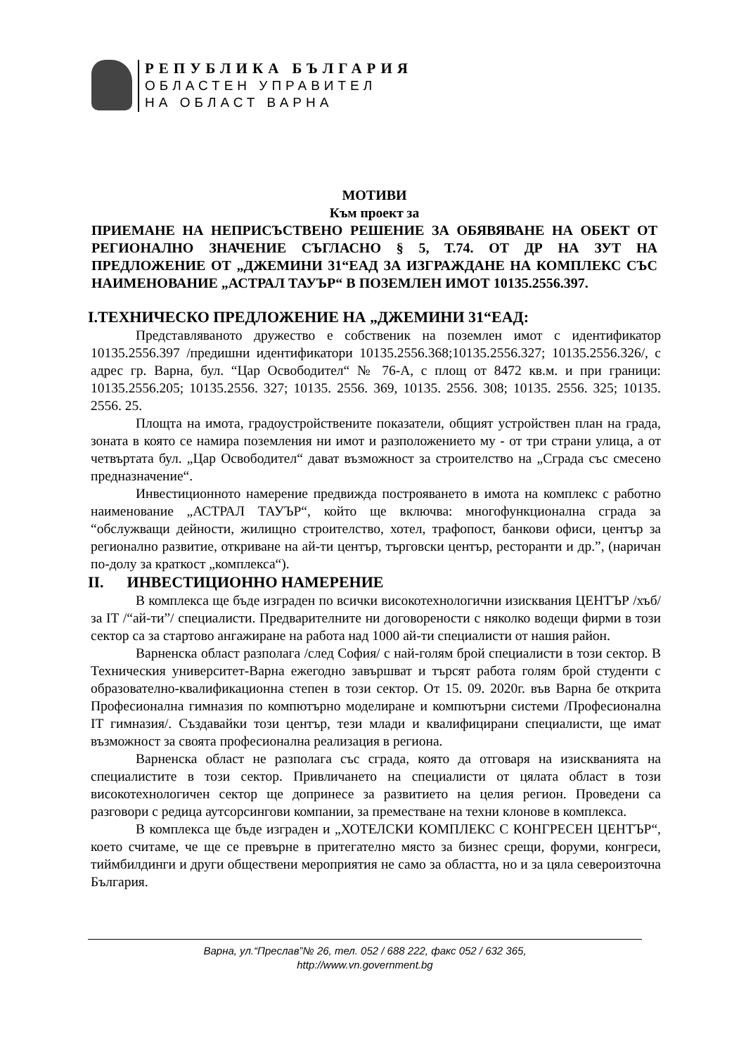РЕПУБЛИКА БЪЛГАРИЯ
ОБЛАСТЕН УПРАВИТЕЛ
НА ОБЛАСТ ВАРНА
МОТИВИ
Към проект за
ПРИЕМАНЕ НА НЕПРИСЪСТВЕНО РЕШЕНИЕ ЗА ОБЯВЯВАНЕ НА ОБЕКТ ОТ РЕГИОНАЛНО ЗНАЧЕНИЕ СЪГЛАСНО § 5, Т.74. ОТ ДР НА ЗУТ НА ПРЕДЛОЖЕНИЕ ОТ „ДЖЕМИНИ 31“ЕАД ЗА ИЗГРАЖДАНЕ НА КОМПЛЕКС СЪС НАИМЕНОВАНИЕ „АСТРАЛ ТАУЪР“ В ПОЗЕМЛЕН ИМОТ 10135.2556.397.
I.ТЕХНИЧЕСКО ПРЕДЛОЖЕНИЕ НА „ДЖЕМИНИ 31“ЕАД:
Представляваното дружество е собственик на поземлен имот с идентификатор 10135.2556.397 /предишни идентификатори 10135.2556.368;10135.2556.327; 10135.2556.326/, с адрес гр. Варна, бул. “Цар Освободител“ № 76-А, с площ от 8472 кв.м. и при граници: 10135.2556.205; 10135.2556. 327; 10135. 2556. 369, 10135. 2556. 308; 10135. 2556. 325; 10135. 2556. 25.
Площта на имота, градоустройствените показатели, общият устройствен план на града, зоната в която се намира поземления ни имот и разположението му - от три страни улица, а от четвъртата бул. „Цар Освободител“ дават възможност за строителство на „Сграда със смесено предназначение“.
Инвестиционното намерение предвижда построяването в имота на комплекс с работно наименование „АСТРАЛ ТАУЪР“, който ще включва: многофункционална сграда за “обслужващи дейности, жилищно строителство, хотел, трафопост, банкови офиси, център за регионално развитие, откриване на ай-ти център, търговски център, ресторанти и др.”, (наричан по-долу за краткост „комплекса“).
II. ИНВЕСТИЦИОННО НАМЕРЕНИЕ
В комплекса ще бъде изграден по всички високотехнологични изисквания ЦЕНТЪР /хъб/ за IT /“ай-ти”/ специалисти. Предварителните ни договорености с няколко водещи фирми в този сектор са за стартово ангажиране на работа над 1000 ай-ти специалисти от нашия район.
Варненска област разполага /след София/ с най-голям брой специалисти в този сектор. В Техническия университет-Варна ежегодно завършват и търсят работа голям брой студенти с образователно-квалификационна степен в този сектор. От 15. 09. 2020г. във Варна бе открита Професионална гимназия по компютърно моделиране и компютърни системи /Професионална IT гимназия/. Създавайки този център, тези млади и квалифицирани специалисти, ще имат възможност за своята професионална реализация в региона.
Варненска област не разполага със сграда, която да отговаря на изискванията на специалистите в този сектор. Привличането на специалисти от цялата област в този високотехнологичен сектор ще допринесе за развитието на целия регион. Проведени са разговори с редица аутсорсингови компании, за преместване на техни клонове в комплекса.
В комплекса ще бъде изграден и „ХОТЕЛСКИ КОМПЛЕКС С КОНГРЕСЕН ЦЕНТЪР“, което считаме, че ще се превърне в притегателно място за бизнес срещи, форуми, конгреси, тиймбилдинги и други обществени мероприятия не само за областта, но и за цяла североизточна България.
Варна, ул.“Преслав”№ 26, тел. 052 / 688 222, факс 052 / 632 365,
http://www.vn.government.bg